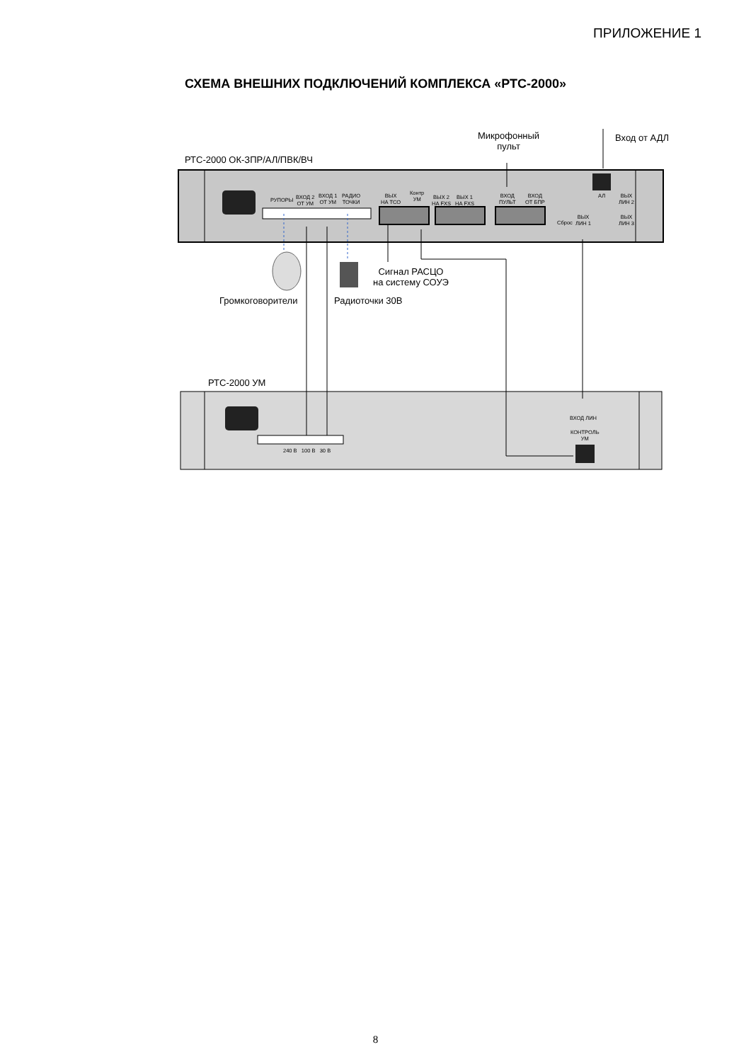ПРИЛОЖЕНИЕ 1
СХЕМА ВНЕШНИХ ПОДКЛЮЧЕНИЙ КОМПЛЕКСА «РТС-2000»
РТС-2000 ОК-ЗПР/АЛ/ПВК/ВЧ
Микрофонный
пульт
Вход от АДЛ
РУПОРЫ
ВХОД 2
ОТ УМ
ВХОД 1
ОТ УМ
РАДИО
ТОЧКИ
ВЫХ
НА ТСО
Контр
УМ
ВЫХ 2
НА FXS
ВЫХ 1
НА FXS
ВХОД
ПУЛЬТ
ВХОД
ОТ БПР
АЛ
ВЫХ
ЛИН 2
Сброс
ВЫХ
ЛИН 1
ВЫХ
ЛИН 3
Сигнал РАСЦО
на систему СОУЭ
Громкоговорители Радиоточки 30В
РТС-2000 УМ
ВХОД ЛИН
КОНТРОЛЬ
УМ
240 В 100 В 30 В
8